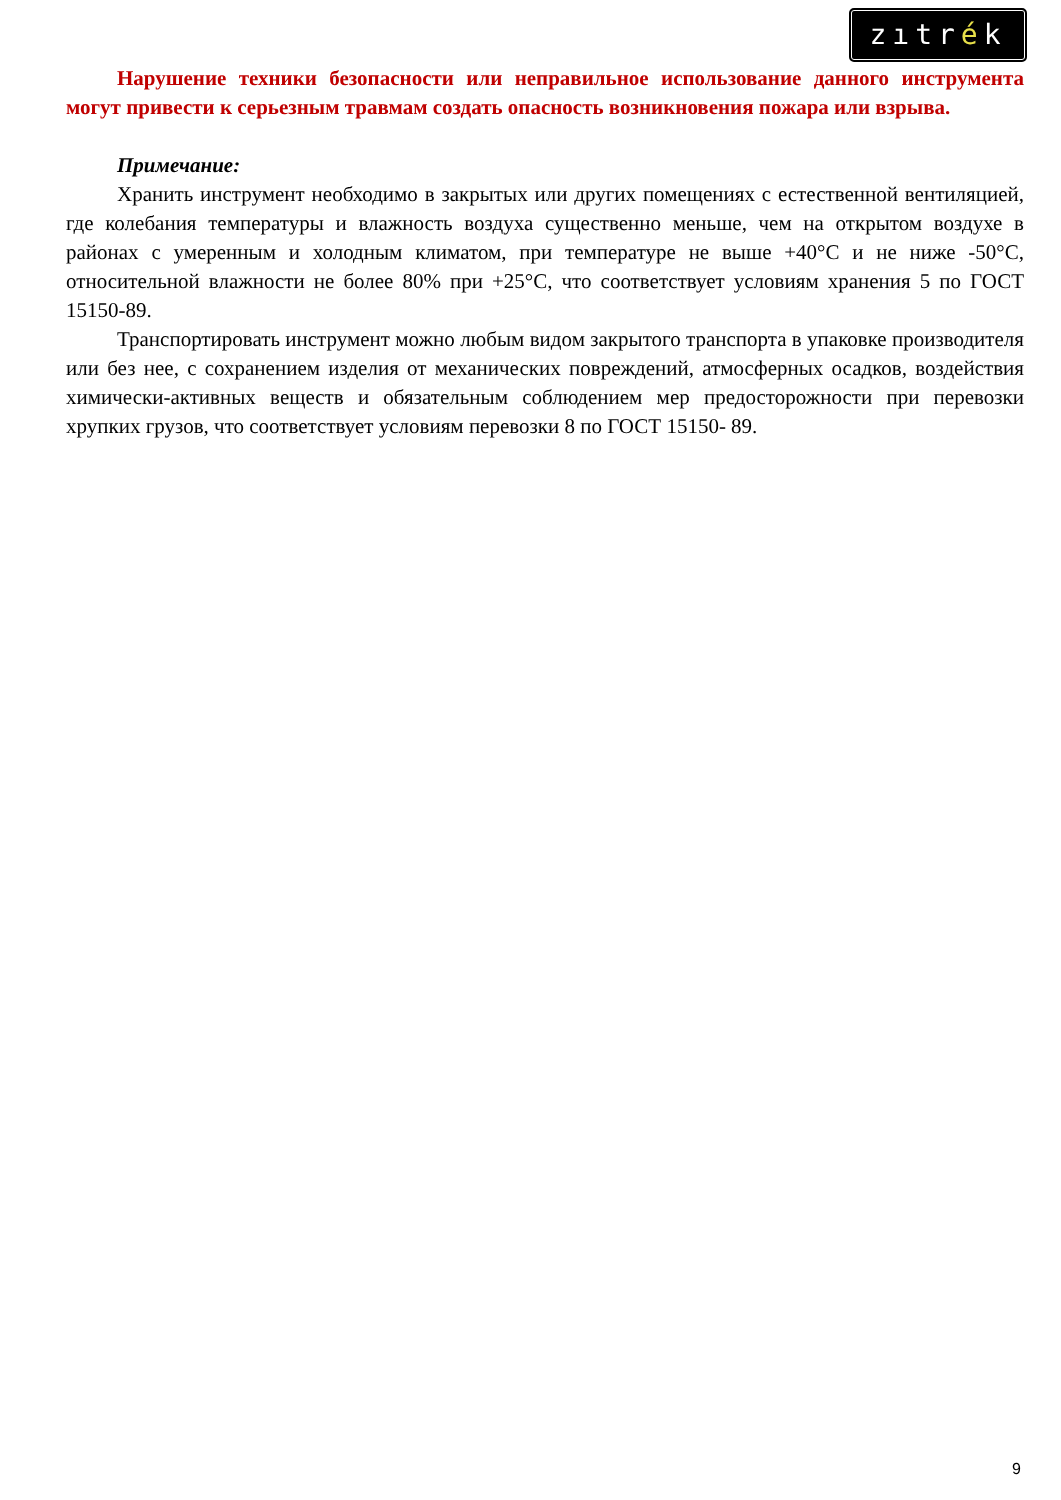zıtrék
Нарушение техники безопасности или неправильное использование данного инструмента могут привести к серьезным травмам создать опасность возникновения пожара или взрыва.
Примечание:
Хранить инструмент необходимо в закрытых или других помещениях с естественной вентиляцией, где колебания температуры и влажность воздуха существенно меньше, чем на открытом воздухе в районах с умеренным и холодным климатом, при температуре не выше +40°С и не ниже -50°С, относительной влажности не более 80% при +25°С, что соответствует условиям хранения 5 по ГОСТ 15150-89.
Транспортировать инструмент можно любым видом закрытого транспорта в упаковке производителя или без нее, с сохранением изделия от механических повреждений, атмосферных осадков, воздействия химически-активных веществ и обязательным соблюдением мер предосторожности при перевозки хрупких грузов, что соответствует условиям перевозки 8 по ГОСТ 15150- 89.
9